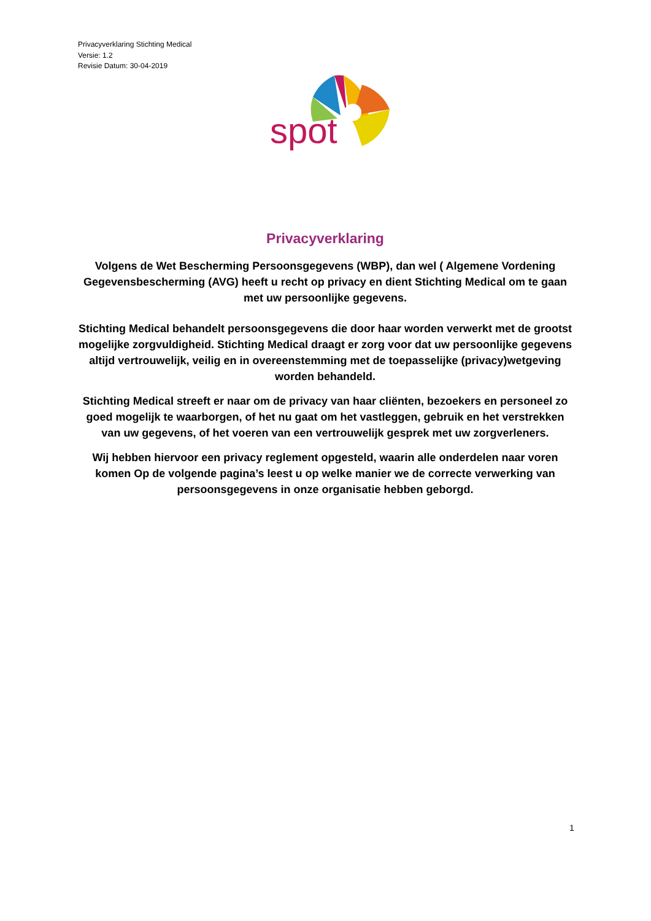Privacyverklaring Stichting Medical
Versie: 1.2
Revisie Datum: 30-04-2019
spot
Privacyverklaring
Volgens de Wet Bescherming Persoonsgegevens (WBP), dan wel ( Algemene Vordening Gegevensbescherming (AVG) heeft u recht op privacy en dient Stichting Medical om te gaan met uw persoonlijke gegevens.
Stichting Medical behandelt persoonsgegevens die door haar worden verwerkt met de grootst mogelijke zorgvuldigheid. Stichting Medical draagt er zorg voor dat uw persoonlijke gegevens altijd vertrouwelijk, veilig en in overeenstemming met de toepasselijke (privacy)wetgeving worden behandeld.
Stichting Medical streeft er naar om de privacy van haar cliënten, bezoekers en personeel zo goed mogelijk te waarborgen, of het nu gaat om het vastleggen, gebruik en het verstrekken van uw gegevens, of het voeren van een vertrouwelijk gesprek met uw zorgverleners.
Wij hebben hiervoor een privacy reglement opgesteld, waarin alle onderdelen naar voren komen Op de volgende pagina’s leest u op welke manier we de correcte verwerking van persoonsgegevens in onze organisatie hebben geborgd.
1